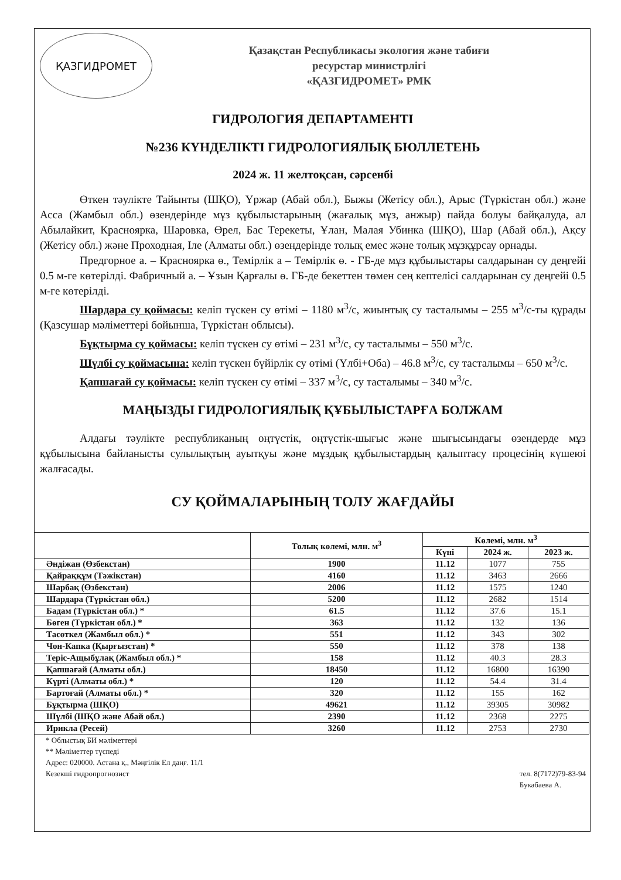ҚАЗГИДРОМЕТ
Қазақстан Республикасы экология және табиғи
ресурстар министрлігі
«ҚАЗГИДРОМЕТ» РМК
ГИДРОЛОГИЯ ДЕПАРТАМЕНТІ
№236 КҮНДЕЛІКТІ ГИДРОЛОГИЯЛЫҚ БЮЛЛЕТЕНЬ
2024 ж. 11 желтоқсан, сәрсенбі
Өткен тәулікте Тайынты (ШҚО), Үржар (Абай обл.), Быжы (Жетісу обл.), Арыс (Түркістан обл.) және Асса (Жамбыл обл.) өзендерінде мұз құбылыстарының (жағалық мұз, анжыр) пайда болуы байқалуда, ал Абылайкит, Красноярка, Шаровка, Өрел, Бас Терекеты, Ұлан, Малая Убинка (ШҚО), Шар (Абай обл.), Ақсу (Жетісу обл.) және Проходная, Іле (Алматы обл.) өзендерінде толық емес және толық мұзқұрсау орнады.
Предгорное а. – Красноярка ө., Темірлік а – Темірлік ө. - ГБ-де мұз құбылыстары салдарынан су деңгейі 0.5 м-ге көтерілді. Фабричный а. – Ұзын Қарғалы ө. ГБ-де бекеттен төмен сең кептелісі салдарынан су деңгейі 0.5 м-ге көтерілді.
Шардара су қоймасы: келіп түскен су өтімі – 1180 м<sup>3</sup>/с, жиынтық су тасталымы – 255 м<sup>3</sup>/с-ты құрады (Қазсушар мәліметтері бойынша, Түркістан облысы).
Бұқтырма су қоймасы: келіп түскен су өтімі – 231 м<sup>3</sup>/с, су тасталымы – 550 м<sup>3</sup>/с.
Шүлбі су қоймасына: келіп түскен бүйірлік су өтімі (Үлбі+Оба) – 46.8 м<sup>3</sup>/с, су тасталымы – 650 м<sup>3</sup>/с.
Қапшағай су қоймасы: келіп түскен су өтімі – 337 м<sup>3</sup>/с, су тасталымы – 340 м<sup>3</sup>/с.
МАҢЫЗДЫ ГИДРОЛОГИЯЛЫҚ ҚҰБЫЛЫСТАРҒА БОЛЖАМ
Алдағы тәулікте республиканың оңтүстік, оңтүстік-шығыс және шығысындағы өзендерде мұз құбылысына байланысты сулылықтың ауытқуы және мұздық құбылыстардың қалыптасу процесінің күшеюі жалғасады.
СУ ҚОЙМАЛАРЫНЫҢ ТОЛУ ЖАҒДАЙЫ
| | Толық көлемі, млн. м<sup>3</sup> | Көлемі, млн. м<sup>3</sup> | | |
| --- | --- | --- | --- | --- |
| | | Күні | 2024 ж. | 2023 ж. |
| Әндіжан (Өзбекстан) | 1900 | 11.12 | 1077 | 755 |
| Қайраққұм (Тәжікстан) | 4160 | 11.12 | 3463 | 2666 |
| Шарбақ (Өзбекстан) | 2006 | 11.12 | 1575 | 1240 |
| Шардара (Түркістан обл.) | 5200 | 11.12 | 2682 | 1514 |
| Бадам (Түркістан обл.) * | 61.5 | 11.12 | 37.6 | 15.1 |
| Бөген (Түркістан обл.) * | 363 | 11.12 | 132 | 136 |
| Тасөткел (Жамбыл обл.) * | 551 | 11.12 | 343 | 302 |
| Чон-Капка (Қырғызстан) * | 550 | 11.12 | 378 | 138 |
| Теріс-Ащыбұлақ (Жамбыл обл.) * | 158 | 11.12 | 40.3 | 28.3 |
| Қапшағай (Алматы обл.) | 18450 | 11.12 | 16800 | 16390 |
| Күрті (Алматы обл.) * | 120 | 11.12 | 54.4 | 31.4 |
| Бартоғай (Алматы обл.) * | 320 | 11.12 | 155 | 162 |
| Бұқтырма (ШҚО) | 49621 | 11.12 | 39305 | 30982 |
| Шүлбі (ШҚО және Абай обл.) | 2390 | 11.12 | 2368 | 2275 |
| Ирикла (Ресей) | 3260 | 11.12 | 2753 | 2730 |
* Облыстық БИ мәліметтері
** Мәліметтер түспеді
Адрес: 020000. Астана қ., Мәңгілік Ел даңғ. 11/1
Кезекші гидропрогнозист
тел. 8(7172)79-83-94
Букабаева А.